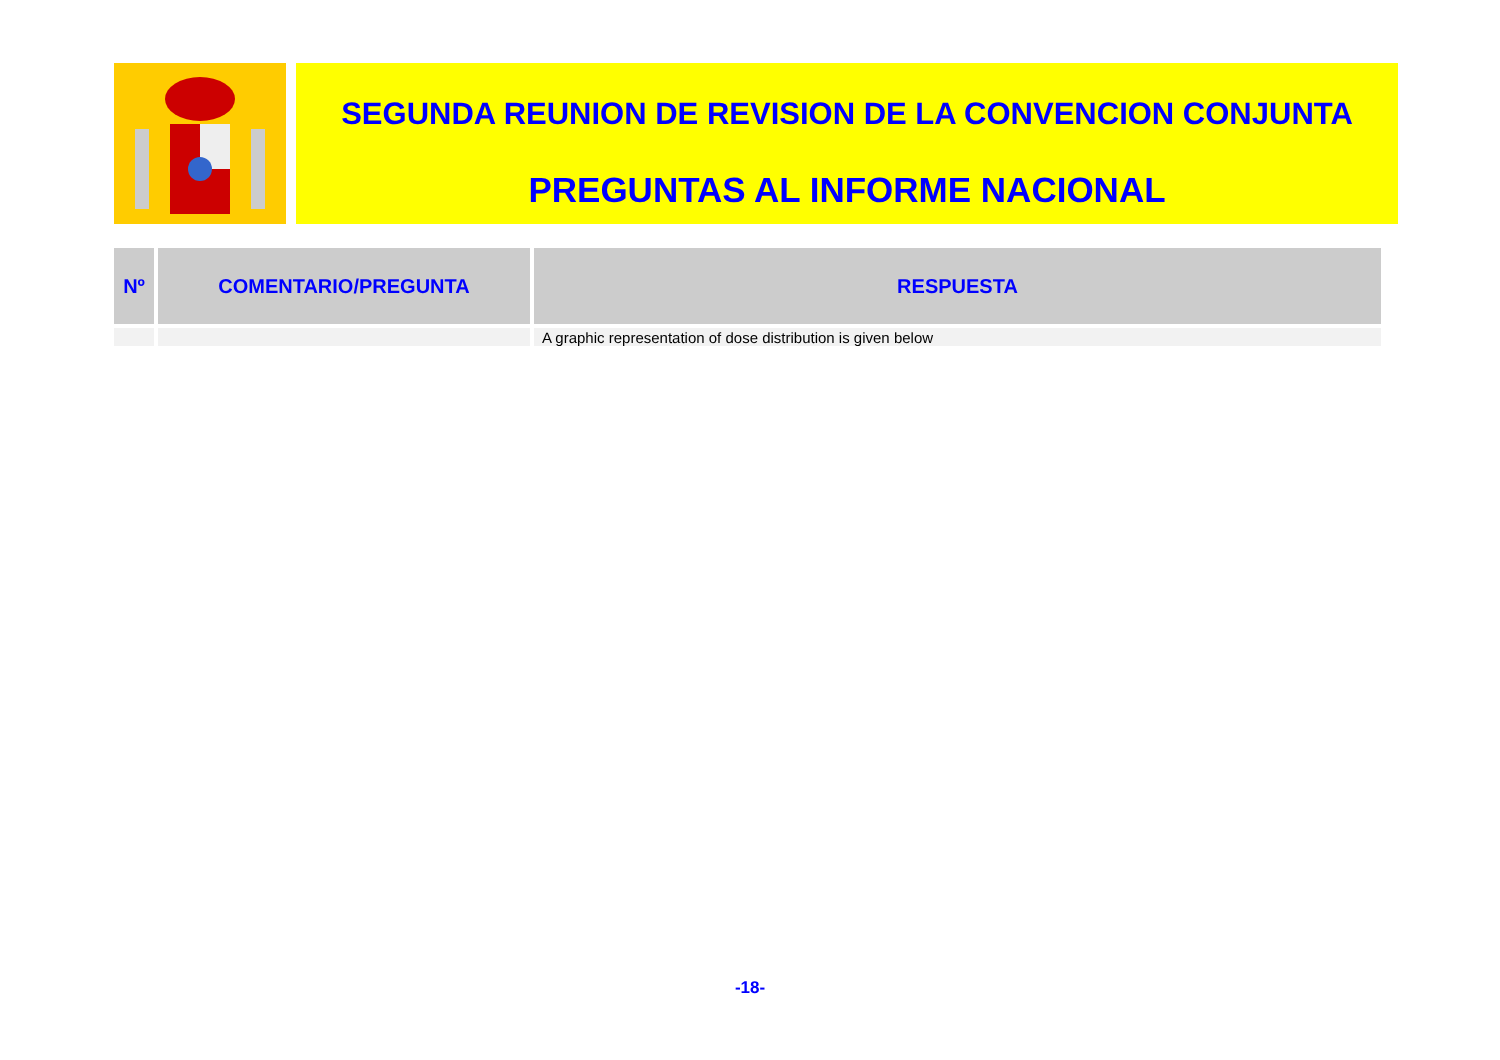SEGUNDA REUNION DE REVISION DE LA CONVENCION CONJUNTA
PREGUNTAS AL INFORME NACIONAL
| Nº | COMENTARIO/PREGUNTA | RESPUESTA |
| --- | --- | --- |
| | | A graphic representation of dose distribution is given below |
-18-